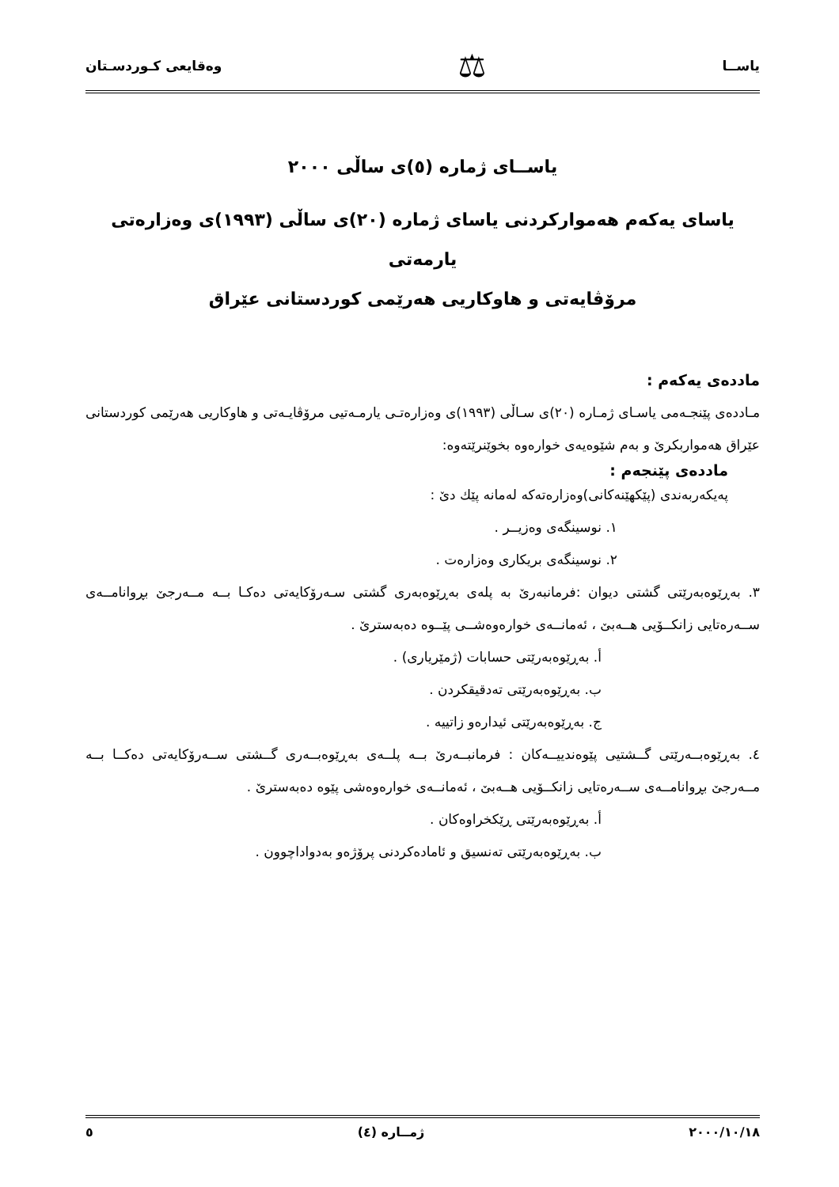یاســا ⚖ وەقایعی كـوردسـتان
یاســای ژمارە (٥)ی ساڵی ٢٠٠٠
یاسای یەكەم هەمواركردنی یاسای ژمارە (٢٠)ی ساڵی (١٩٩٣)ی وەزارەتی یارمەتی
مرۆڤایەتی و هاوكاریی هەرێمی كوردستانی عێراق
ماددەی یەكەم :
مـاددەی پێنجـەمی یاسـای ژمـارە (٢٠)ی سـاڵی (١٩٩٣)ی وەزارەتـی یارمـەتیی مرۆڤایـەتی و هاوكاریی هەرێمی كوردستانی عێراق هەمواربكرێ و بەم شێوەیەی خوارەوە بخوێنرێتەوە:
ماددەی پێنجەم :
پەیكەربەندی (پێكهێنەكانی)وەزارەتەكە لەمانە پێك دێ :
١. نوسینگەی وەزیــر .
٢. نوسینگەی بریكاری وەزارەت .
٣. بەڕێوەبەرێتی گشتی دیوان :فرمانبەرێ بە پلەی بەڕێوەبەری گشتی سـەرۆكایەتی دەكـا بــە مــەرجێ بڕوانامــەی ســەرەتایی زانكــۆیی هــەبێ ، ئەمانــەی خوارەوەشــی پێــوە دەبەسترێ .
أ. بەڕێوەبەرێتی حسابات (ژمێریاری) .
ب. بەڕێوەبەرێتی تەدقیقكردن .
ج. بەڕێوەبەرێتی ئیدارەو زاتییە .
٤. بەڕێوەبــەرێتی گــشتیی پێوەندییــەكان : فرمانبــەرێ بــە پلــەی بەڕێوەبــەری گــشتی ســەرۆكایەتی دەكــا بــە مــەرجێ بڕوانامــەی ســەرەتایی زانكــۆیی هــەبێ ، ئەمانــەی خوارەوەشی پێوە دەبەسترێ .
أ. بەڕێوەبەرێتی ڕێكخراوەكان .
ب. بەڕێوەبەرێتی تەنسیق و ئامادەكردنی پرۆژەو بەدواداچوون .
٢٠٠٠/١٠/١٨ ژمــارە (٤) ٥